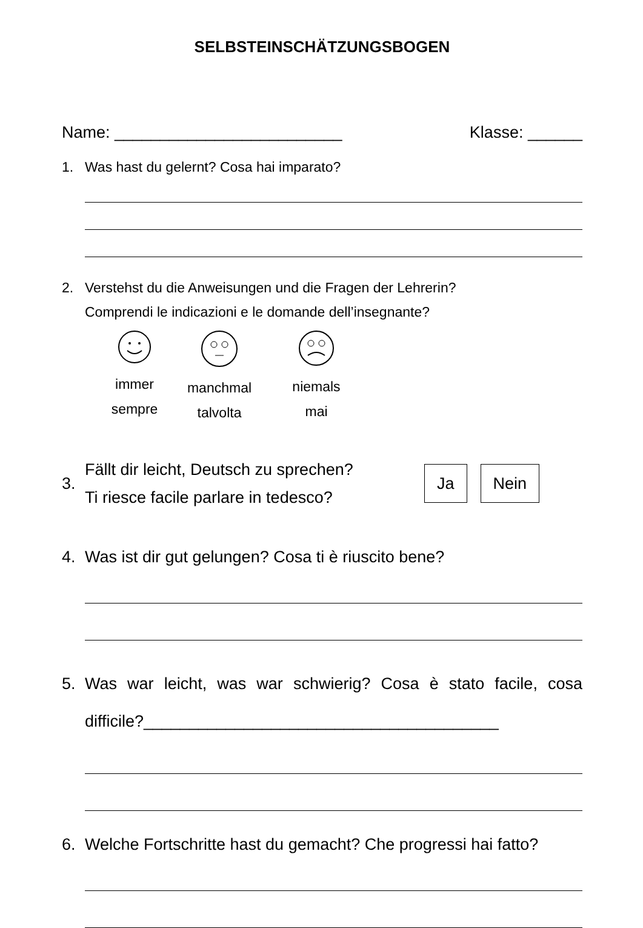SELBSTEINSCHÄTZUNGSBOGEN
Name: _________________________ Klasse: ______
1. Was hast du gelernt? Cosa hai imparato?
2. Verstehst du die Anweisungen und die Fragen der Lehrerin?
Comprendi le indicazioni e le domande dell’insegnante?
immer
sempre
manchmal
talvolta
niemals
mai
3. Fällt dir leicht, Deutsch zu sprechen?
Ti riesce facile parlare in tedesco? Ja Nein
4. Was ist dir gut gelungen? Cosa ti è riuscito bene?
5. Was war leicht, was war schwierig? Cosa è stato facile, cosa difficile?_______________________________________
6. Welche Fortschritte hast du gemacht? Che progressi hai fatto?